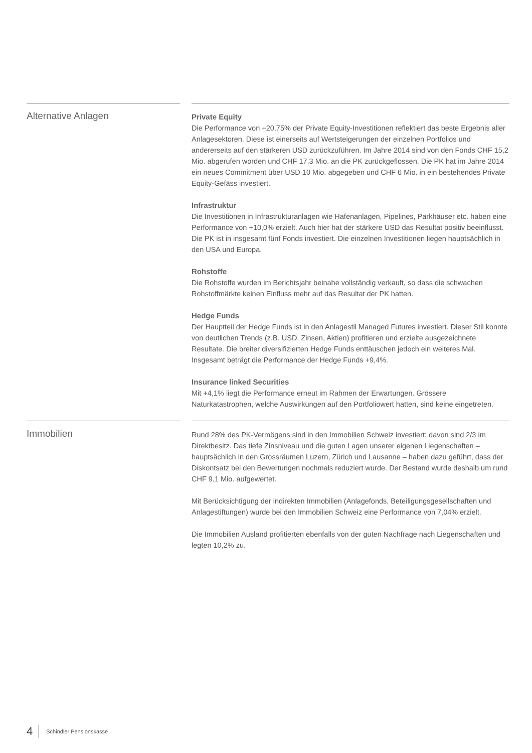Alternative Anlagen
Private Equity
Die Performance von +20,75% der Private Equity-Investitionen reflektiert das beste Ergebnis aller Anlagesektoren. Diese ist einerseits auf Wertsteigerungen der einzelnen Portfolios und andererseits auf den stärkeren USD zurückzuführen. Im Jahre 2014 sind von den Fonds CHF 15,2 Mio. abgerufen worden und CHF 17,3 Mio. an die PK zurückgeflossen. Die PK hat im Jahre 2014 ein neues Commitment über USD 10 Mio. abgegeben und CHF 6 Mio. in ein bestehendes Private Equity-Gefäss investiert.
Infrastruktur
Die Investitionen in Infrastrukturanlagen wie Hafenanlagen, Pipelines, Parkhäuser etc. haben eine Performance von +10,0% erzielt. Auch hier hat der stärkere USD das Resultat positiv beeinflusst. Die PK ist in insgesamt fünf Fonds investiert. Die einzelnen Investitionen liegen hauptsächlich in den USA und Europa.
Rohstoffe
Die Rohstoffe wurden im Berichtsjahr beinahe vollständig verkauft, so dass die schwachen Rohstoffmärkte keinen Einfluss mehr auf das Resultat der PK hatten.
Hedge Funds
Der Hauptteil der Hedge Funds ist in den Anlagestil Managed Futures investiert. Dieser Stil konnte von deutlichen Trends (z.B. USD, Zinsen, Aktien) profitieren und erzielte ausgezeichnete Resultate. Die breiter diversifizierten Hedge Funds enttäuschen jedoch ein weiteres Mal. Insgesamt beträgt die Performance der Hedge Funds +9,4%.
Insurance linked Securities
Mit +4,1% liegt die Performance erneut im Rahmen der Erwartungen. Grössere Naturkatastrophen, welche Auswirkungen auf den Portfoliowert hatten, sind keine eingetreten.
Immobilien
Rund 28% des PK-Vermögens sind in den Immobilien Schweiz investiert; davon sind 2/3 im Direktbesitz. Das tiefe Zinsniveau und die guten Lagen unserer eigenen Liegenschaften – hauptsächlich in den Grossräumen Luzern, Zürich und Lausanne – haben dazu geführt, dass der Diskontsatz bei den Bewertungen nochmals reduziert wurde. Der Bestand wurde deshalb um rund CHF 9,1 Mio. aufgewertet.
Mit Berücksichtigung der indirekten Immobilien (Anlagefonds, Beteiligungsgesellschaften und Anlagestiftungen) wurde bei den Immobilien Schweiz eine Performance von 7,04% erzielt.
Die Immobilien Ausland profitierten ebenfalls von der guten Nachfrage nach Liegenschaften und legten 10,2% zu.
4 Schindler Pensionskasse